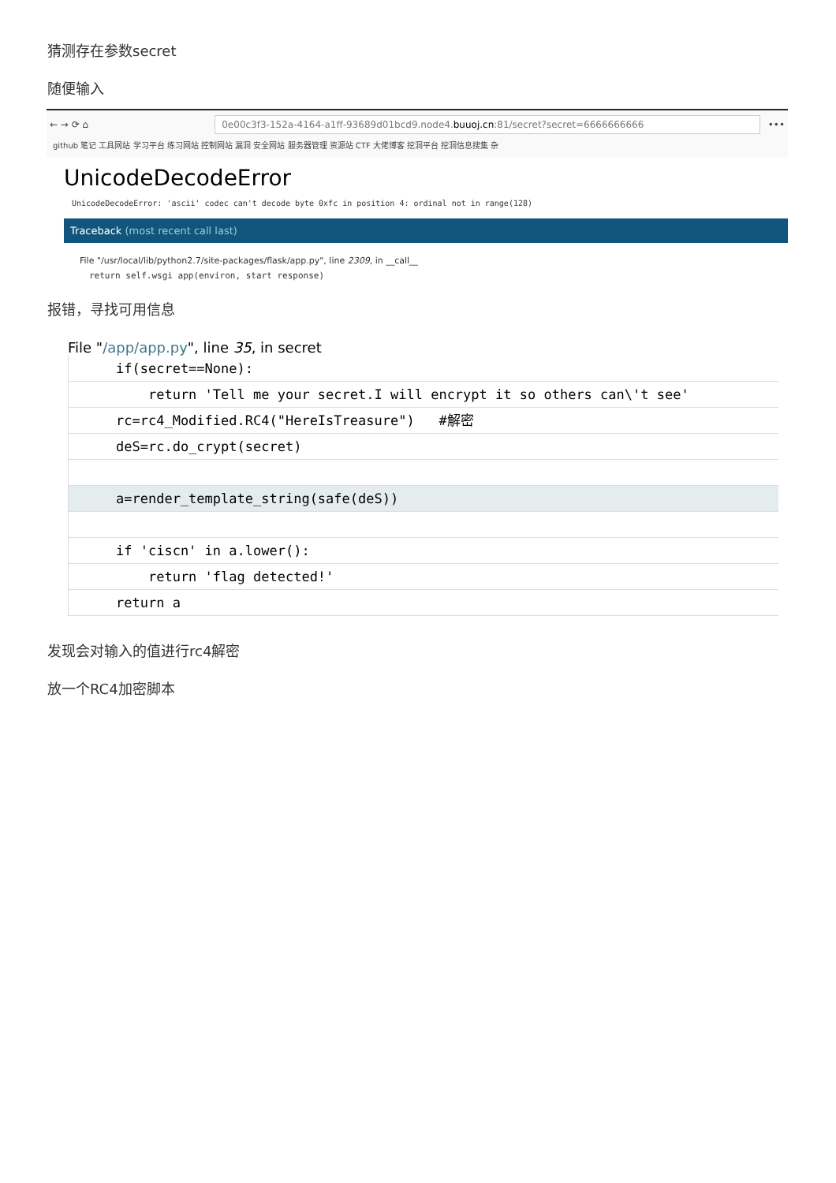猜测存在参数secret
随便输入
← → ⟳ ⌂
0e00c3f3-152a-4164-a1ff-93689d01bcd9.node4.buuoj.cn:81/secret?secret=6666666666
•••
github 笔记 工具网站 学习平台 练习网站 控制网站 漏洞 安全网站 服务器管理 资源站 CTF 大佬博客 挖洞平台 挖洞信息搜集 杂
UnicodeDecodeError
UnicodeDecodeError: 'ascii' codec can't decode byte 0xfc in position 4: ordinal not in range(128)
Traceback (most recent call last)
File "/usr/local/lib/python2.7/site-packages/flask/app.py", line 2309, in __call__
return self.wsgi app(environ, start response)
报错，寻找可用信息
File "/app/app.py", line 35, in secret
if(secret==None):
return 'Tell me your secret.I will encrypt it so others can\'t see'
rc=rc4_Modified.RC4("HereIsTreasure") #解密
deS=rc.do_crypt(secret)
a=render_template_string(safe(deS))
if 'ciscn' in a.lower():
return 'flag detected!'
return a
发现会对输入的值进行rc4解密
放一个RC4加密脚本